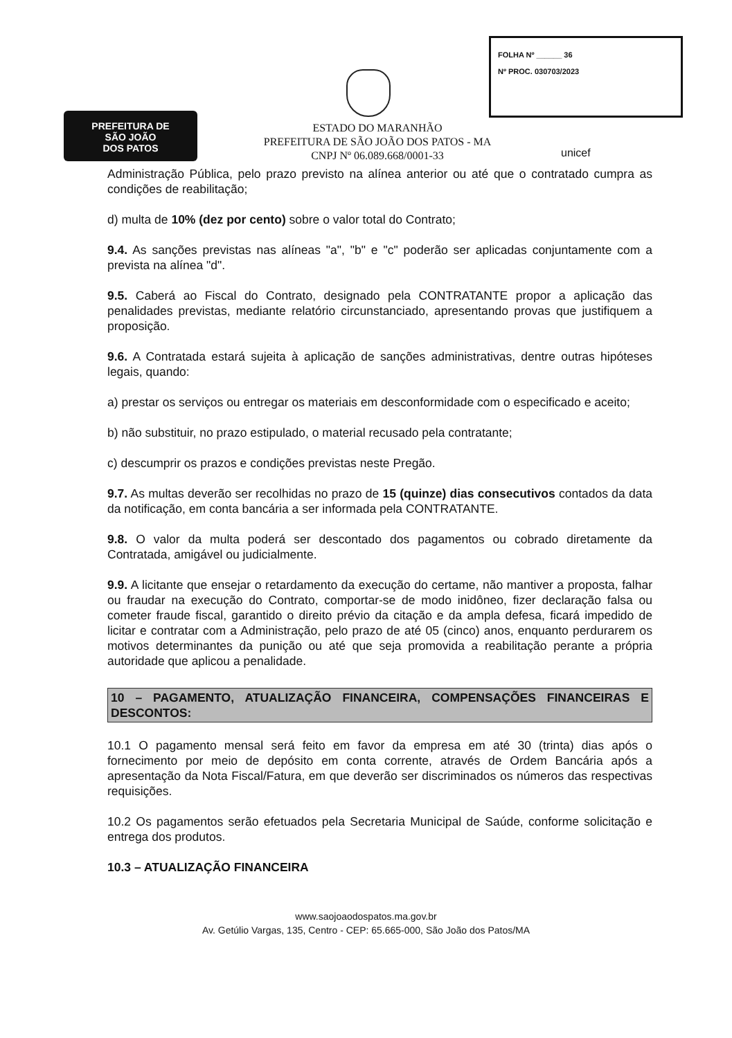PREFEITURA DE
SÃO JOÃO
DOS PATOS
ESTADO DO MARANHÃO
PREFEITURA DE SÃO JOÃO DOS PATOS - MA
CNPJ Nº 06.089.668/0001-33
FOLHA Nº ______ 36
Nº PROC. 030703/2023
unicef
Administração Pública, pelo prazo previsto na alínea anterior ou até que o contratado cumpra as condições de reabilitação;
d) multa de 10% (dez por cento) sobre o valor total do Contrato;
9.4. As sanções previstas nas alíneas "a", "b" e "c" poderão ser aplicadas conjuntamente com a prevista na alínea "d".
9.5. Caberá ao Fiscal do Contrato, designado pela CONTRATANTE propor a aplicação das penalidades previstas, mediante relatório circunstanciado, apresentando provas que justifiquem a proposição.
9.6. A Contratada estará sujeita à aplicação de sanções administrativas, dentre outras hipóteses legais, quando:
a) prestar os serviços ou entregar os materiais em desconformidade com o especificado e aceito;
b) não substituir, no prazo estipulado, o material recusado pela contratante;
c) descumprir os prazos e condições previstas neste Pregão.
9.7. As multas deverão ser recolhidas no prazo de 15 (quinze) dias consecutivos contados da data da notificação, em conta bancária a ser informada pela CONTRATANTE.
9.8. O valor da multa poderá ser descontado dos pagamentos ou cobrado diretamente da Contratada, amigável ou judicialmente.
9.9. A licitante que ensejar o retardamento da execução do certame, não mantiver a proposta, falhar ou fraudar na execução do Contrato, comportar-se de modo inidôneo, fizer declaração falsa ou cometer fraude fiscal, garantido o direito prévio da citação e da ampla defesa, ficará impedido de licitar e contratar com a Administração, pelo prazo de até 05 (cinco) anos, enquanto perdurarem os motivos determinantes da punição ou até que seja promovida a reabilitação perante a própria autoridade que aplicou a penalidade.
10 – PAGAMENTO, ATUALIZAÇÃO FINANCEIRA, COMPENSAÇÕES FINANCEIRAS E DESCONTOS:
10.1 O pagamento mensal será feito em favor da empresa em até 30 (trinta) dias após o fornecimento por meio de depósito em conta corrente, através de Ordem Bancária após a apresentação da Nota Fiscal/Fatura, em que deverão ser discriminados os números das respectivas requisições.
10.2 Os pagamentos serão efetuados pela Secretaria Municipal de Saúde, conforme solicitação e entrega dos produtos.
10.3 – ATUALIZAÇÃO FINANCEIRA
www.saojoaodospatos.ma.gov.br
Av. Getúlio Vargas, 135, Centro - CEP: 65.665-000, São João dos Patos/MA